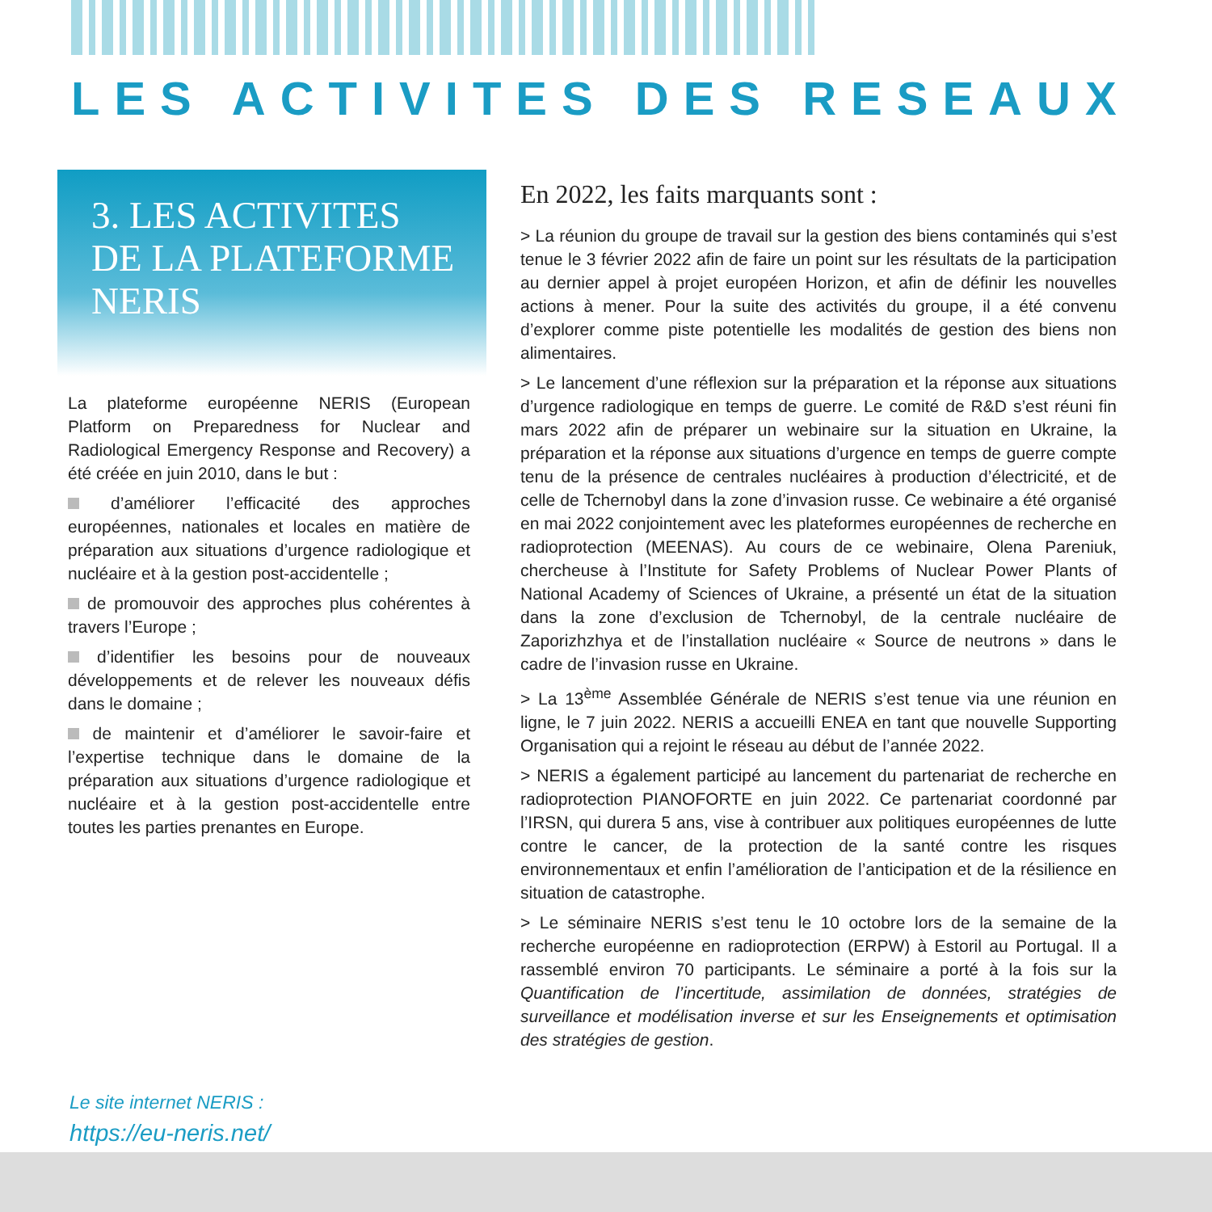LES ACTIVITES DES RESEAUX
3. LES ACTIVITES
DE LA PLATEFORME
NERIS
La plateforme européenne NERIS (European Platform on Preparedness for Nuclear and Radiological Emergency Response and Recovery) a été créée en juin 2010, dans le but :
d’améliorer l’efficacité des approches européennes, nationales et locales en matière de préparation aux situations d’urgence radiologique et nucléaire et à la gestion post-accidentelle ;
de promouvoir des approches plus cohérentes à travers l’Europe ;
d’identifier les besoins pour de nouveaux développements et de relever les nouveaux défis dans le domaine ;
de maintenir et d’améliorer le savoir-faire et l’expertise technique dans le domaine de la préparation aux situations d’urgence radiologique et nucléaire et à la gestion post-accidentelle entre toutes les parties prenantes en Europe.
En 2022, les faits marquants sont :
> La réunion du groupe de travail sur la gestion des biens contaminés qui s’est tenue le 3 février 2022 afin de faire un point sur les résultats de la participation au dernier appel à projet européen Horizon, et afin de définir les nouvelles actions à mener. Pour la suite des activités du groupe, il a été convenu d’explorer comme piste potentielle les modalités de gestion des biens non alimentaires.
> Le lancement d’une réflexion sur la préparation et la réponse aux situations d’urgence radiologique en temps de guerre. Le comité de R&D s’est réuni fin mars 2022 afin de préparer un webinaire sur la situation en Ukraine, la préparation et la réponse aux situations d’urgence en temps de guerre compte tenu de la présence de centrales nucléaires à production d’électricité, et de celle de Tchernobyl dans la zone d’invasion russe. Ce webinaire a été organisé en mai 2022 conjointement avec les plateformes européennes de recherche en radioprotection (MEENAS). Au cours de ce webinaire, Olena Pareniuk, chercheuse à l’Institute for Safety Problems of Nuclear Power Plants of National Academy of Sciences of Ukraine, a présenté un état de la situation dans la zone d’exclusion de Tchernobyl, de la centrale nucléaire de Zaporizhzhya et de l’installation nucléaire « Source de neutrons » dans le cadre de l’invasion russe en Ukraine.
> La 13<sup>ème</sup> Assemblée Générale de NERIS s’est tenue via une réunion en ligne, le 7 juin 2022. NERIS a accueilli ENEA en tant que nouvelle Supporting Organisation qui a rejoint le réseau au début de l’année 2022.
> NERIS a également participé au lancement du partenariat de recherche en radioprotection PIANOFORTE en juin 2022. Ce partenariat coordonné par l’IRSN, qui durera 5 ans, vise à contribuer aux politiques européennes de lutte contre le cancer, de la protection de la santé contre les risques environnementaux et enfin l’amélioration de l’anticipation et de la résilience en situation de catastrophe.
> Le séminaire NERIS s’est tenu le 10 octobre lors de la semaine de la recherche européenne en radioprotection (ERPW) à Estoril au Portugal. Il a rassemblé environ 70 participants. Le séminaire a porté à la fois sur la Quantification de l’incertitude, assimilation de données, stratégies de surveillance et modélisation inverse et sur les Enseignements et optimisation des stratégies de gestion.
Le site internet NERIS :
https://eu-neris.net/